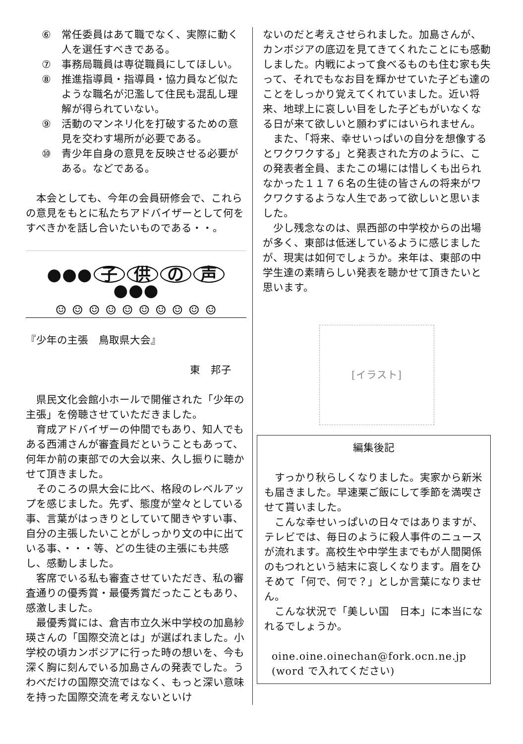⑥ 常任委員はあて職でなく、実際に動く人を選任すべきである。
⑦ 事務局職員は専従職員にしてほしい。
⑧ 推進指導員・指導員・協力員など似たような職名が氾濫して住民も混乱し理解が得られていない。
⑨ 活動のマンネリ化を打破するための意見を交わす場所が必要である。
⑩ 青少年自身の意見を反映させる必要がある。などである。
本会としても、今年の会員研修会で、これらの意見をもとに私たちアドバイザーとして何をすべきかを話し合いたいものである・・。
●●● 子供の声 ●●●
☺ ☺ ☺ ☺ ☺ ☺ ☺ ☺ ☺ ☺
『少年の主張　鳥取県大会』
東　邦子
県民文化会館小ホールで開催された「少年の主張」を傍聴させていただきました。
育成アドバイザーの仲間でもあり、知人でもある西浦さんが審査員だということもあって、何年か前の東部での大会以来、久し振りに聴かせて頂きました。
そのころの県大会に比べ、格段のレベルアップを感じました。先ず、態度が堂々としている事、言葉がはっきりとしていて聞きやすい事、自分の主張したいことがしっかり文の中に出ている事、・・・等、どの生徒の主張にも共感し、感動しました。
客席でいる私も審査させていただき、私の審査通りの優秀賞・最優秀賞だったこともあり、感激しました。
最優秀賞には、倉吉市立久米中学校の加島紗瑛さんの「国際交流とは」が選ばれました。小学校の頃カンボジアに行った時の想いを、今も深く胸に刻んでいる加島さんの発表でした。うわべだけの国際交流ではなく、もっと深い意味を持った国際交流を考えないといけ
ないのだと考えさせられました。加島さんが、カンボジアの底辺を見てきてくれたことにも感動しました。内戦によって食べるものも住む家も失って、それでもなお目を輝かせていた子ども達のことをしっかり覚えてくれていました。近い将来、地球上に哀しい目をした子どもがいなくなる日が来て欲しいと願わずにはいられません。
また、「将来、幸せいっぱいの自分を想像するとワクワクする」と発表された方のように、この発表者全員、またこの場には惜しくも出られなかった１１７６名の生徒の皆さんの将来がワクワクするような人生であって欲しいと思いました。
少し残念なのは、県西部の中学校からの出場が多く、東部は低迷しているように感じましたが、現実は如何でしょうか。来年は、東部の中学生達の素晴らしい発表を聴かせて頂きたいと思います。
[イラスト]
編集後記
すっかり秋らしくなりました。実家から新米も届きました。早速栗ご飯にして季節を満喫させて貰いました。
こんな幸せいっぱいの日々ではありますが、テレビでは、毎日のように殺人事件のニュースが流れます。高校生や中学生までもが人間関係のもつれという結末に哀しくなります。眉をひそめて「何で、何で？」としか言葉になりません。
こんな状況で「美しい国　日本」に本当になれるでしょうか。
oine.oine.oinechan@fork.ocn.ne.jp
(word で入れてください)